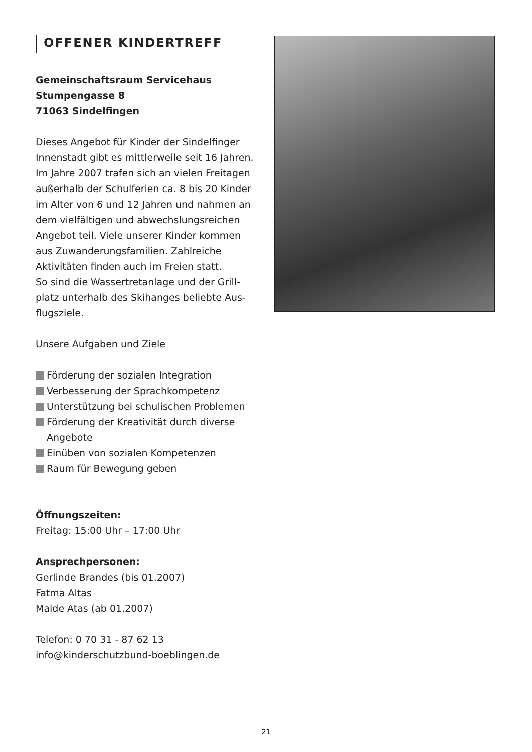OFFENER KINDERTREFF
Gemeinschaftsraum Servicehaus
Stumpengasse 8
71063 Sindelfingen
Dieses Angebot für Kinder der Sindelfinger Innenstadt gibt es mittlerweile seit 16 Jahren. Im Jahre 2007 trafen sich an vielen Freitagen außerhalb der Schulferien ca. 8 bis 20 Kinder im Alter von 6 und 12 Jahren und nahmen an dem vielfältigen und abwechslungsreichen Angebot teil. Viele unserer Kinder kommen aus Zuwanderungsfamilien. Zahlreiche Aktivitäten finden auch im Freien statt.
So sind die Wassertretanlage und der Grill­platz unterhalb des Skihanges beliebte Aus­flugsziele.
Unsere Aufgaben und Ziele
Förderung der sozialen Integration
Verbesserung der Sprachkompetenz
Unterstützung bei schulischen Problemen
Förderung der Kreativität durch diverse Angebote
Einüben von sozialen Kompetenzen
Raum für Bewegung geben
Öffnungszeiten:
Freitag: 15:00 Uhr – 17:00 Uhr
Ansprechpersonen:
Gerlinde Brandes (bis 01.2007)
Fatma Altas
Maide Atas (ab 01.2007)
Telefon: 0 70 31 - 87 62 13
info@kinderschutzbund-boeblingen.de
21